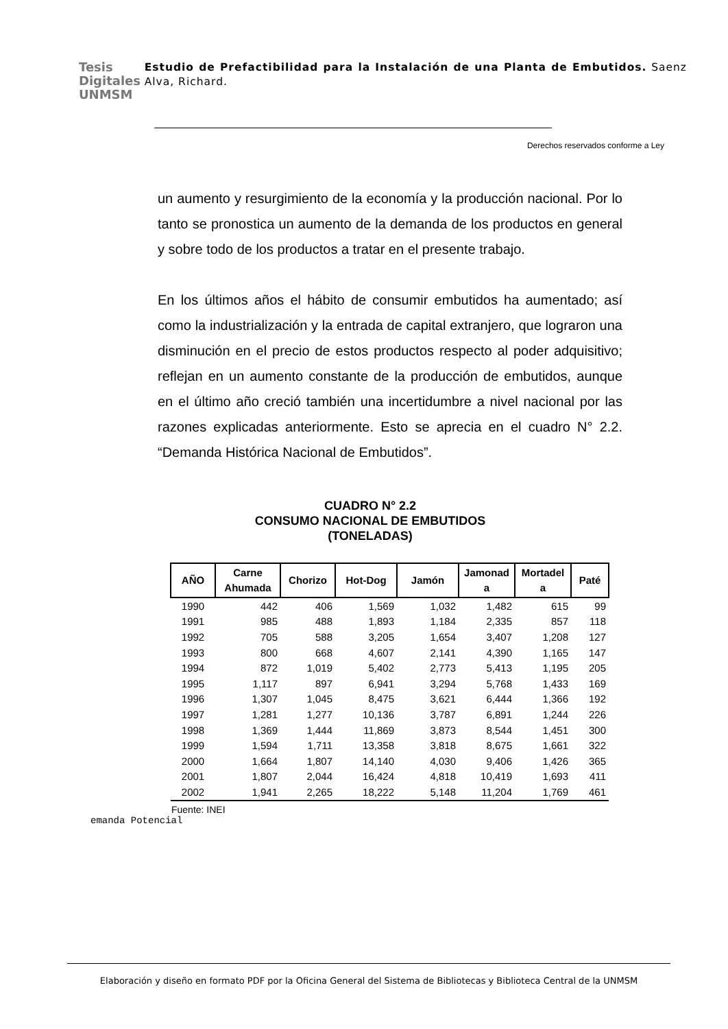Tesis
Digitales
UNMSM
Estudio de Prefactibilidad para la Instalación de una Planta de Embutidos. Saenz Alva, Richard.
Derechos reservados conforme a Ley
un aumento y resurgimiento de la economía y la producción nacional. Por lo tanto se pronostica un aumento de la demanda de los productos en general y sobre todo de los productos a tratar en el presente trabajo.
En los últimos años el hábito de consumir embutidos ha aumentado; así como la industrialización y la entrada de capital extranjero, que lograron una disminución en el precio de estos productos respecto al poder adquisitivo; reflejan en un aumento constante de la producción de embutidos, aunque en el último año creció también una incertidumbre a nivel nacional por las razones explicadas anteriormente. Esto se aprecia en el cuadro N° 2.2. “Demanda Histórica Nacional de Embutidos”.
CUADRO N° 2.2
CONSUMO NACIONAL DE EMBUTIDOS
(TONELADAS)
| AÑO | Carne Ahumada | Chorizo | Hot-Dog | Jamón | Jamonad a | Mortadel a | Paté |
| --- | --- | --- | --- | --- | --- | --- | --- |
| 1990 | 442 | 406 | 1,569 | 1,032 | 1,482 | 615 | 99 |
| 1991 | 985 | 488 | 1,893 | 1,184 | 2,335 | 857 | 118 |
| 1992 | 705 | 588 | 3,205 | 1,654 | 3,407 | 1,208 | 127 |
| 1993 | 800 | 668 | 4,607 | 2,141 | 4,390 | 1,165 | 147 |
| 1994 | 872 | 1,019 | 5,402 | 2,773 | 5,413 | 1,195 | 205 |
| 1995 | 1,117 | 897 | 6,941 | 3,294 | 5,768 | 1,433 | 169 |
| 1996 | 1,307 | 1,045 | 8,475 | 3,621 | 6,444 | 1,366 | 192 |
| 1997 | 1,281 | 1,277 | 10,136 | 3,787 | 6,891 | 1,244 | 226 |
| 1998 | 1,369 | 1,444 | 11,869 | 3,873 | 8,544 | 1,451 | 300 |
| 1999 | 1,594 | 1,711 | 13,358 | 3,818 | 8,675 | 1,661 | 322 |
| 2000 | 1,664 | 1,807 | 14,140 | 4,030 | 9,406 | 1,426 | 365 |
| 2001 | 1,807 | 2,044 | 16,424 | 4,818 | 10,419 | 1,693 | 411 |
| 2002 | 1,941 | 2,265 | 18,222 | 5,148 | 11,204 | 1,769 | 461 |
Fuente: INEI
emanda Potencial
Elaboración y diseño en formato PDF por la Oficina General del Sistema de Bibliotecas y Biblioteca Central de la UNMSM